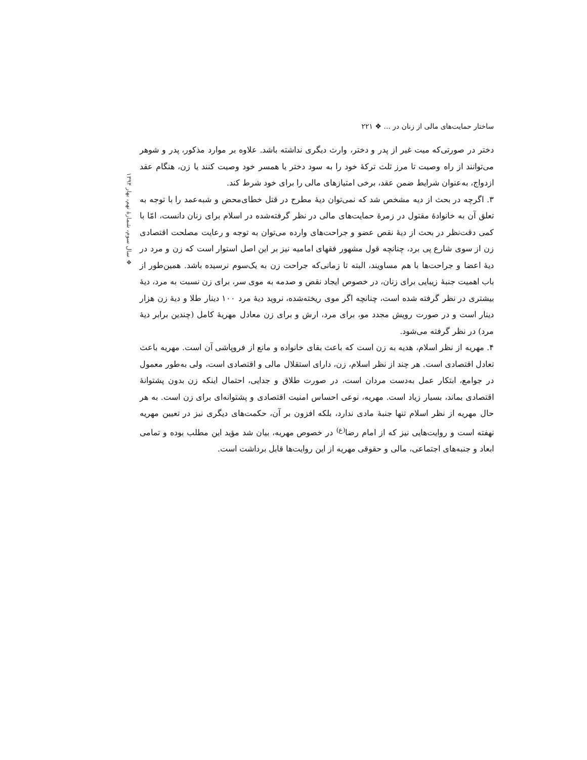ساختار حمایت‌های مالی از زنان در ... ❖ ۲۲۱
❖ سال سوم، شمارهٔ نهم، بهار ۱۳۹۴
دختر در صورتی‌که میت غیر از پدر و دختر، وارث دیگری نداشته باشد. علاوه بر موارد مذکور، پدر و شوهر می‌توانند از راه وصیت تا مرز ثلث ترکهٔ خود را به سود دختر یا همسر خود وصیت کنند یا زن، هنگام عقد ازدواج، به‌عنوان شرایط ضمن عقد، برخی امتیازهای مالی را برای خود شرط کند.
۳. اگرچه در بحث از دیه مشخص شد که نمی‌توان دیهٔ مطرح در قتل خطای‌محض و شبه‌عمد را با توجه به تعلق آن به خانوادهٔ مقتول در زمرهٔ حمایت‌های مالی در نظر گرفته‌شده در اسلام برای زنان دانست، امّا با کمی دقت‌نظر در بحث از دیهٔ نقص عضو و جراحت‌های وارده می‌توان به توجه و رعایت مصلحت اقتصادی زن از سوی شارع پی برد، چنانچه قول مشهور فقهای امامیه نیز بر این اصل استوار است که زن و مرد در دیهٔ اعضا و جراحت‌ها با هم مساویند، البته تا زمانی‌که جراحت زن به یک‌سوم نرسیده باشد. همین‌طور از باب اهمیت جنبهٔ زیبایی برای زنان، در خصوص ایجاد نقص و صدمه به موی سر، برای زن نسبت به مرد، دیهٔ بیشتری در نظر گرفته شده است، چنانچه اگر موی ریخته‌شده، نروید دیهٔ مرد ۱۰۰ دینار طلا و دیهٔ زن هزار دینار است و در صورت رویش مجدد مو، برای مرد، ارش و برای زن معادل مهریهٔ کامل (چندین برابر دیهٔ مرد) در نظر گرفته می‌شود.
۴. مهریه از نظر اسلام، هدیه به زن است که باعث بقای خانواده و مانع از فروپاشی آن است. مهریه باعث تعادل اقتصادی است. هر چند از نظر اسلام، زن، دارای استقلال مالی و اقتصادی است، ولی به‌طور معمول در جوامع، ابتکار عمل به‌دست مردان است، در صورت طلاق و جدایی، احتمال اینکه زن بدون پشتوانهٔ اقتصادی بماند، بسیار زیاد است. مهریه، نوعی احساس امنیت اقتصادی و پشتوانه‌ای برای زن است. به هر حال مهریه از نظر اسلام تنها جنبهٔ مادی ندارد، بلکه افزون بر آن، حکمت‌های دیگری نیز در تعیین مهریه نهفته است و روایت‌هایی نیز که از امام رضا<sup>(ع)</sup> در خصوص مهریه، بیان شد مؤید این مطلب بوده و تمامی ابعاد و جنبه‌های اجتماعی، مالی و حقوقی مهریه از این روایت‌ها قابل برداشت است.